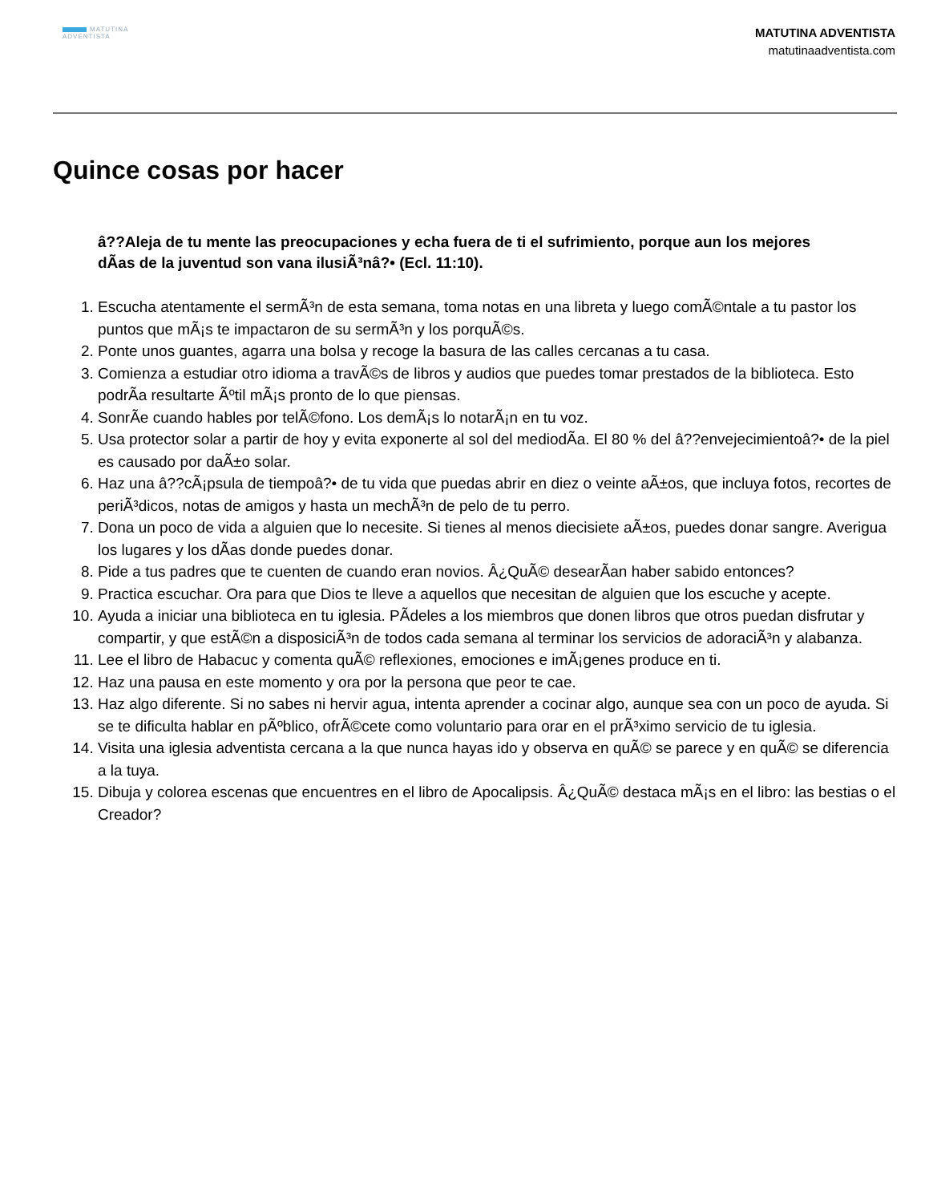MATUTINA
ADVENTISTA
MATUTINA ADVENTISTA
matutinaadventista.com
Quince cosas por hacer
â??Aleja de tu mente las preocupaciones y echa fuera de ti el sufrimiento, porque aun los mejores dÃas de la juventud son vana ilusiÃ³nâ?• (Ecl. 11:10).
1. Escucha atentamente el sermÃ³n de esta semana, toma notas en una libreta y luego comÃ©ntale a tu pastor los puntos que mÃ¡s te impactaron de su sermÃ³n y los porquÃ©s.
2. Ponte unos guantes, agarra una bolsa y recoge la basura de las calles cercanas a tu casa.
3. Comienza a estudiar otro idioma a travÃ©s de libros y audios que puedes tomar prestados de la biblioteca. Esto podrÃa resultarte Ãºtil mÃ¡s pronto de lo que piensas.
4. SonrÃe cuando hables por telÃ©fono. Los demÃ¡s lo notarÃ¡n en tu voz.
5. Usa protector solar a partir de hoy y evita exponerte al sol del mediodÃa. El 80 % del â??envejecimientoâ?• de la piel es causado por daÃ±o solar.
6. Haz una â??cÃ¡psula de tiempoâ?• de tu vida que puedas abrir en diez o veinte aÃ±os, que incluya fotos, recortes de periÃ³dicos, notas de amigos y hasta un mechÃ³n de pelo de tu perro.
7. Dona un poco de vida a alguien que lo necesite. Si tienes al menos diecisiete aÃ±os, puedes donar sangre. Averigua los lugares y los dÃas donde puedes donar.
8. Pide a tus padres que te cuenten de cuando eran novios. Â¿QuÃ© desearÃan haber sabido entonces?
9. Practica escuchar. Ora para que Dios te lleve a aquellos que necesitan de alguien que los escuche y acepte.
10. Ayuda a iniciar una biblioteca en tu iglesia. PÃdeles a los miembros que donen libros que otros puedan disfrutar y compartir, y que estÃ©n a disposiciÃ³n de todos cada semana al terminar los servicios de adoraciÃ³n y alabanza.
11. Lee el libro de Habacuc y comenta quÃ© reflexiones, emociones e imÃ¡genes produce en ti.
12. Haz una pausa en este momento y ora por la persona que peor te cae.
13. Haz algo diferente. Si no sabes ni hervir agua, intenta aprender a cocinar algo, aunque sea con un poco de ayuda. Si se te dificulta hablar en pÃºblico, ofrÃ©cete como voluntario para orar en el prÃ³ximo servicio de tu iglesia.
14. Visita una iglesia adventista cercana a la que nunca hayas ido y observa en quÃ© se parece y en quÃ© se diferencia a la tuya.
15. Dibuja y colorea escenas que encuentres en el libro de Apocalipsis. Â¿QuÃ© destaca mÃ¡s en el libro: las bestias o el Creador?